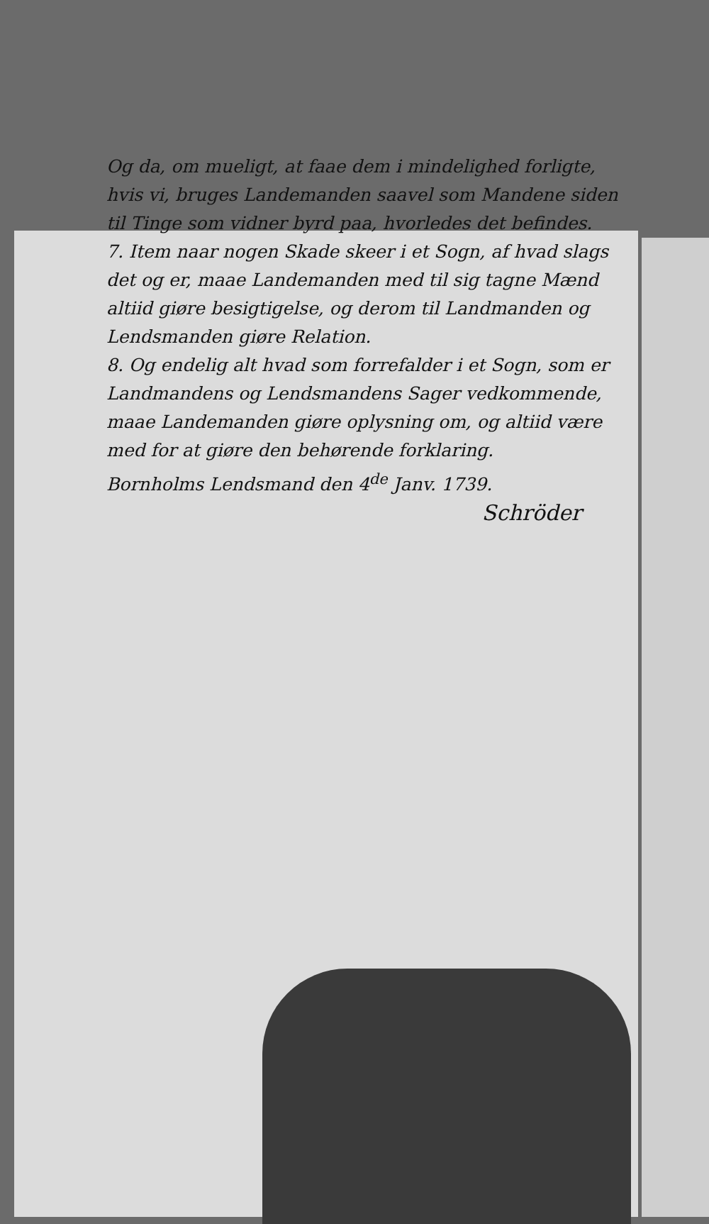Og da, om mueligt, at faae dem i mindelighed forligte, hvis vi, bruges Landemanden saavel som Mandene siden til Tinge som vidner byrd paa, hvorledes det befindes.
7. Item naar nogen Skade skeer i et Sogn, af hvad slags det og er, maae Landemanden med til sig tagne Mænd altiid giøre besigtigelse, og derom til Landmanden og Lendsmanden giøre Relation.
8. Og endelig alt hvad som forrefalder i et Sogn, som er Landmandens og Lendsmandens Sager vedkommende, maae Landemanden giøre oplysning om, og altiid være med for at giøre den behørende forklaring.
Bornholms Lendsmand den 4<sup>de</sup> Janv. 1739.
Schröder